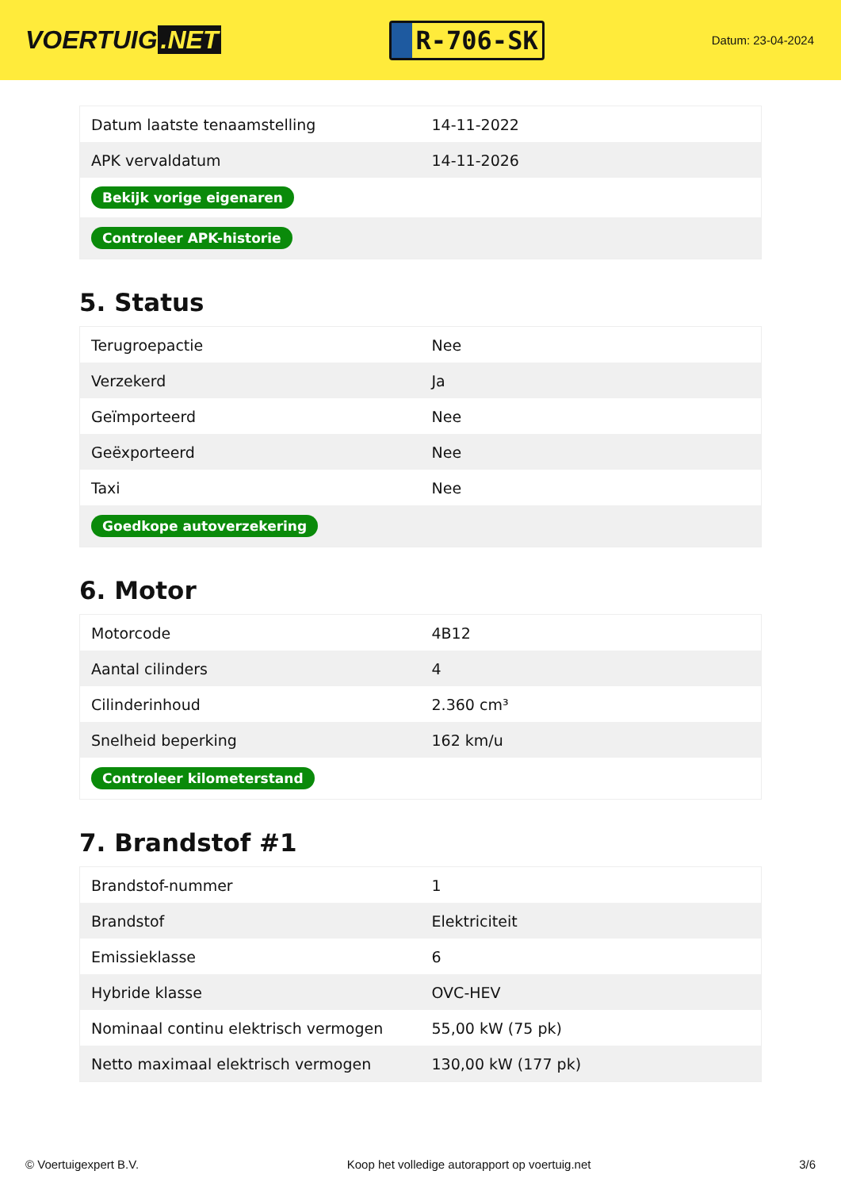VOERTUIG.NET
R-706-SK
Datum: 23-04-2024
| Datum laatste tenaamstelling | 14-11-2022 |
| APK vervaldatum | 14-11-2026 |
| Bekijk vorige eigenaren | |
| Controleer APK-historie | |
5. Status
| Terugroepactie | Nee |
| Verzekerd | Ja |
| Geïmporteerd | Nee |
| Geëxporteerd | Nee |
| Taxi | Nee |
| Goedkope autoverzekering | |
6. Motor
| Motorcode | 4B12 |
| Aantal cilinders | 4 |
| Cilinderinhoud | 2.360 cm³ |
| Snelheid beperking | 162 km/u |
| Controleer kilometerstand | |
7. Brandstof #1
| Brandstof-nummer | 1 |
| Brandstof | Elektriciteit |
| Emissieklasse | 6 |
| Hybride klasse | OVC-HEV |
| Nominaal continu elektrisch vermogen | 55,00 kW (75 pk) |
| Netto maximaal elektrisch vermogen | 130,00 kW (177 pk) |
© Voertuigexpert B.V. Koop het volledige autorapport op voertuig.net 3/6